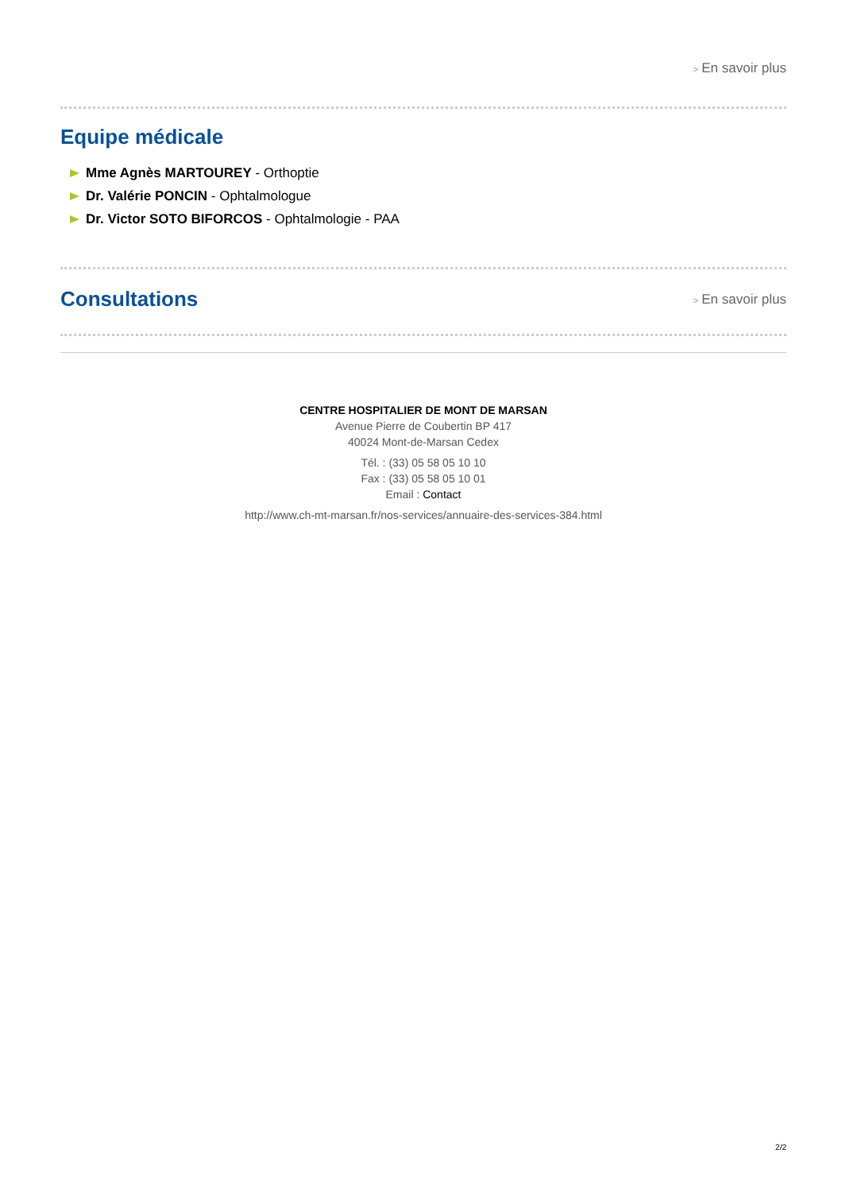> En savoir plus
Equipe médicale
Mme Agnès MARTOUREY - Orthoptie
Dr. Valérie PONCIN - Ophtalmologue
Dr. Victor SOTO BIFORCOS - Ophtalmologie - PAA
Consultations
> En savoir plus
CENTRE HOSPITALIER DE MONT DE MARSAN
Avenue Pierre de Coubertin BP 417
40024 Mont-de-Marsan Cedex
Tél. : (33) 05 58 05 10 10
Fax : (33) 05 58 05 10 01
Email : Contact
http://www.ch-mt-marsan.fr/nos-services/annuaire-des-services-384.html
2/2